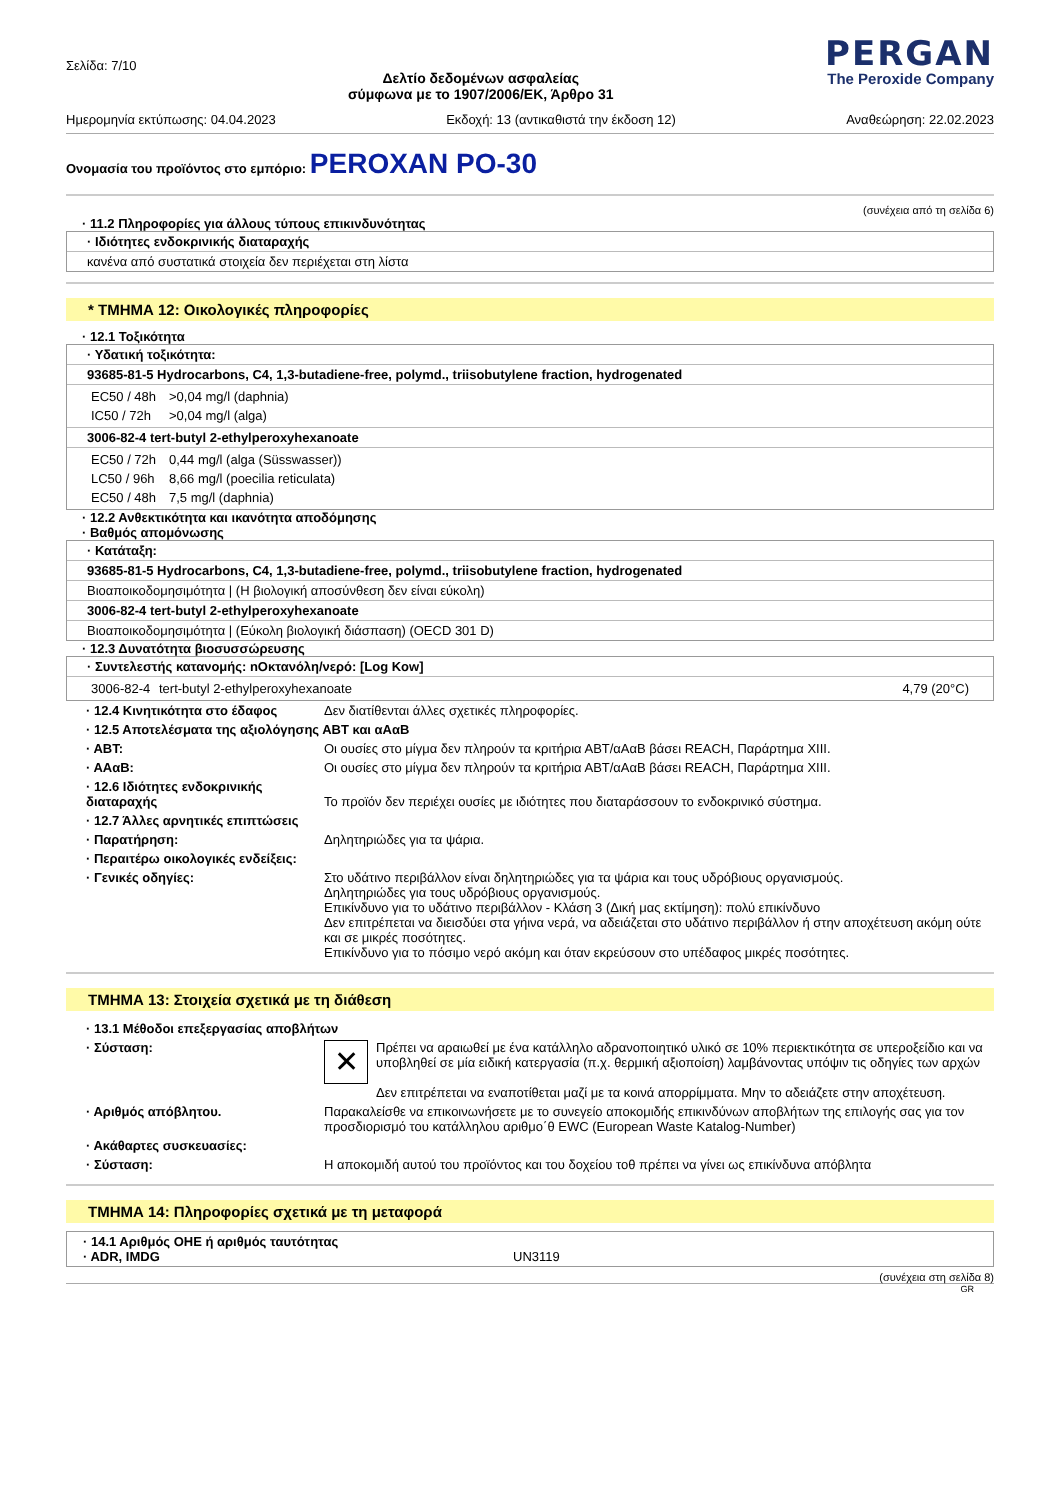Σελίδα: 7/10
Δελτίο δεδομένων ασφαλείας
σύμφωνα με το 1907/2006/ΕΚ, Άρθρο 31
PERGAN
The Peroxide Company
Ημερομηνία εκτύπωσης: 04.04.2023 Εκδοχή: 13 (αντικαθιστά την έκδοση 12) Αναθεώρηση: 22.02.2023
Ονομασία του προϊόντος στο εμπόριο: PEROXAN PO-30
(συνέχεια από τη σελίδα 6)
· 11.2 Πληροφορίες για άλλους τύπους επικινδυνότητας
· Ιδιότητες ενδοκρινικής διαταραχής
κανένα από συστατικά στοιχεία δεν περιέχεται στη λίστα
* ΤΜΗΜΑ 12: Οικολογικές πληροφορίες
· 12.1 Τοξικότητα
· Υδατική τοξικότητα:
93685-81-5 Hydrocarbons, C4, 1,3-butadiene-free, polymd., triisobutylene fraction, hydrogenated
| EC50 / 48h | >0,04 mg/l (daphnia) |
| IC50 / 72h | >0,04 mg/l (alga) |
3006-82-4 tert-butyl 2-ethylperoxyhexanoate
| EC50 / 72h | 0,44 mg/l (alga (Süsswasser)) |
| LC50 / 96h | 8,66 mg/l (poecilia reticulata) |
| EC50 / 48h | 7,5 mg/l (daphnia) |
· 12.2 Ανθεκτικότητα και ικανότητα αποδόμησης
· Βαθμός απομόνωσης
· Κατάταξη:
93685-81-5 Hydrocarbons, C4, 1,3-butadiene-free, polymd., triisobutylene fraction, hydrogenated
Βιοαποικοδομησιμότητα | (Η βιολογική αποσύνθεση δεν είναι εύκολη)
3006-82-4 tert-butyl 2-ethylperoxyhexanoate
Βιοαποικοδομησιμότητα | (Εύκολη βιολογική διάσπαση) (OECD 301 D)
· 12.3 Δυνατότητα βιοσυσσώρευσης
· Συντελεστής κατανομής: nΟκτανόλη/νερό: [Log Kow]
| 3006-82-4 | tert-butyl 2-ethylperoxyhexanoate | 4,79 (20°C) |
| · 12.4 Κινητικότητα στο έδαφος | Δεν διατίθενται άλλες σχετικές πληροφορίες. |
| · 12.5 Αποτελέσματα της αξιολόγησης ΑΒΤ και αΑαΒ | |
| · ΑΒΤ: | Οι ουσίες στο μίγμα δεν πληρούν τα κριτήρια ΑΒΤ/αΑαΒ βάσει REACH, Παράρτημα XIII. |
| · ΑΑαΒ: | Οι ουσίες στο μίγμα δεν πληρούν τα κριτήρια ΑΒΤ/αΑαΒ βάσει REACH, Παράρτημα XIII. |
| · 12.6 Ιδιότητες ενδοκρινικής διαταραχής | Το προϊόν δεν περιέχει ουσίες με ιδιότητες που διαταράσσουν το ενδοκρινικό σύστημα. |
| · 12.7 Άλλες αρνητικές επιπτώσεις | |
| · Παρατήρηση: | Δηλητηριώδες για τα ψάρια. |
| · Περαιτέρω οικολογικές ενδείξεις: | |
| · Γενικές οδηγίες: | Στο υδάτινο περιβάλλον είναι δηλητηριώδες για τα ψάρια και τους υδρόβιους οργανισμούς. Δηλητηριώδες για τους υδρόβιους οργανισμούς. Επικίνδυνο για το υδάτινο περιβάλλον - Κλάση 3 (Δική μας εκτίμηση): πολύ επικίνδυνο Δεν επιτρέπεται να διεισδύει στα γήινα νερά, να αδειάζεται στο υδάτινο περιβάλλον ή στην αποχέτευση ακόμη ούτε και σε μικρές ποσότητες. Επικίνδυνο για το πόσιμο νερό ακόμη και όταν εκρεύσουν στο υπέδαφος μικρές ποσότητες. |
ΤΜΗΜΑ 13: Στοιχεία σχετικά με τη διάθεση
| · 13.1 Μέθοδοι επεξεργασίας αποβλήτων | |
| · Σύσταση: | ✕ Πρέπει να αραιωθεί με ένα κατάλληλο αδρανοποιητικό υλικό σε 10% περιεκτικότητα σε υπεροξείδιο και να υποβληθεί σε μία ειδική κατεργασία (π.χ. θερμική αξιοποίση) λαμβάνοντας υπόψιν τις οδηγίες των αρχών Δεν επιτρέπεται να εναποτίθεται μαζί με τα κοινά απορρίμματα. Μην το αδειάζετε στην αποχέτευση. |
| · Αριθμός απόβλητου. | Παρακαλείσθε να επικοινωνήσετε με το συνεγείο αποκομιδής επικινδύνων αποβλήτων της επιλογής σας για τον προσδιορισμό του κατάλληλου αριθμο΄θ EWC (European Waste Katalog-Number) |
| · Ακάθαρτες συσκευασίες: | |
| · Σύσταση: | Η αποκομιδή αυτού του προϊόντος και του δοχείου τοθ πρέπει να γίνει ως επικίνδυνα απόβλητα |
ΤΜΗΜΑ 14: Πληροφορίες σχετικά με τη μεταφορά
· 14.1 Αριθμός ΟΗΕ ή αριθμός ταυτότητας
· ADR, IMDG UN3119
(συνέχεια στη σελίδα 8)
GR